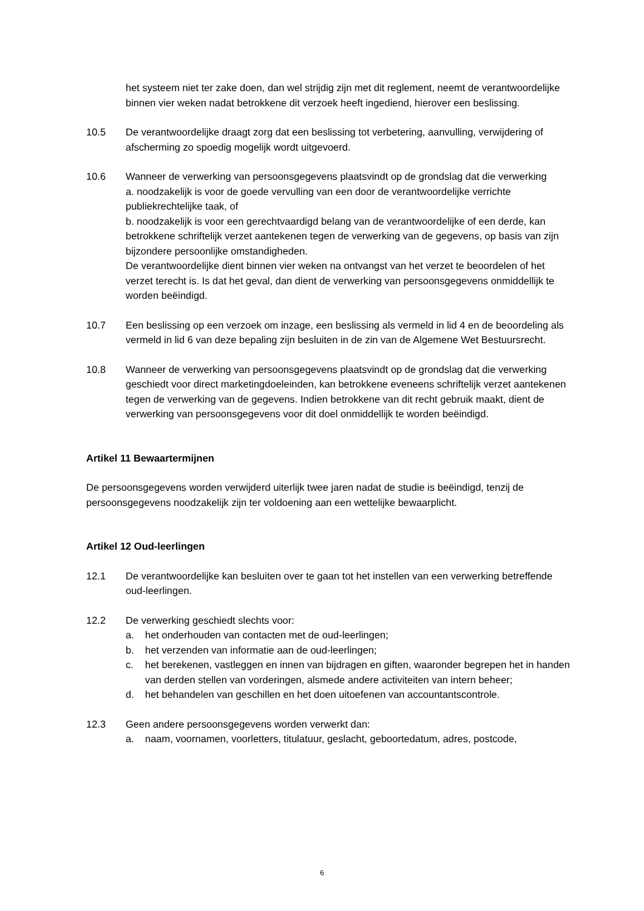het systeem niet ter zake doen, dan wel strijdig zijn met dit reglement, neemt de verantwoordelijke binnen vier weken nadat betrokkene dit verzoek heeft ingediend, hierover een beslissing.
10.5 De verantwoordelijke draagt zorg dat een beslissing tot verbetering, aanvulling, verwijdering of afscherming zo spoedig mogelijk wordt uitgevoerd.
10.6 Wanneer de verwerking van persoonsgegevens plaatsvindt op de grondslag dat die verwerking
a. noodzakelijk is voor de goede vervulling van een door de verantwoordelijke verrichte publiekrechtelijke taak, of
b. noodzakelijk is voor een gerechtvaardigd belang van de verantwoordelijke of een derde, kan betrokkene schriftelijk verzet aantekenen tegen de verwerking van de gegevens, op basis van zijn bijzondere persoonlijke omstandigheden.
De verantwoordelijke dient binnen vier weken na ontvangst van het verzet te beoordelen of het verzet terecht is. Is dat het geval, dan dient de verwerking van persoonsgegevens onmiddellijk te worden beëindigd.
10.7 Een beslissing op een verzoek om inzage, een beslissing als vermeld in lid 4 en de beoordeling als vermeld in lid 6 van deze bepaling zijn besluiten in de zin van de Algemene Wet Bestuursrecht.
10.8 Wanneer de verwerking van persoonsgegevens plaatsvindt op de grondslag dat die verwerking geschiedt voor direct marketingdoeleinden, kan betrokkene eveneens schriftelijk verzet aantekenen tegen de verwerking van de gegevens. Indien betrokkene van dit recht gebruik maakt, dient de verwerking van persoonsgegevens voor dit doel onmiddellijk te worden beëindigd.
Artikel 11 Bewaartermijnen
De persoonsgegevens worden verwijderd uiterlijk twee jaren nadat de studie is beëindigd, tenzij de persoonsgegevens noodzakelijk zijn ter voldoening aan een wettelijke bewaarplicht.
Artikel 12 Oud-leerlingen
12.1 De verantwoordelijke kan besluiten over te gaan tot het instellen van een verwerking betreffende oud-leerlingen.
12.2 De verwerking geschiedt slechts voor:
a. het onderhouden van contacten met de oud-leerlingen;
b. het verzenden van informatie aan de oud-leerlingen;
c. het berekenen, vastleggen en innen van bijdragen en giften, waaronder begrepen het in handen van derden stellen van vorderingen, alsmede andere activiteiten van intern beheer;
d. het behandelen van geschillen en het doen uitoefenen van accountantscontrole.
12.3 Geen andere persoonsgegevens worden verwerkt dan:
a. naam, voornamen, voorletters, titulatuur, geslacht, geboortedatum, adres, postcode,
6